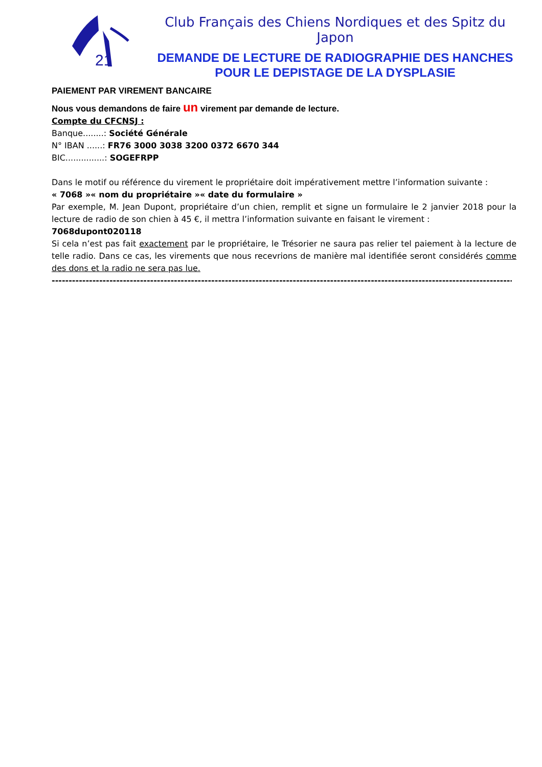21
Club Français des Chiens Nordiques et des Spitz du Japon
DEMANDE DE LECTURE DE RADIOGRAPHIE DES HANCHES POUR LE DEPISTAGE DE LA DYSPLASIE
PAIEMENT PAR VIREMENT BANCAIRE
Nous vous demandons de faire un virement par demande de lecture.
Compte du CFCNSJ :
Banque........: Société Générale
N° IBAN ......: FR76 3000 3038 3200 0372 6670 344
BIC...............: SOGEFRPP
Dans le motif ou référence du virement le propriétaire doit impérativement mettre l’information suivante :
« 7068 »« nom du propriétaire »« date du formulaire »
Par exemple, M. Jean Dupont, propriétaire d’un chien, remplit et signe un formulaire le 2 janvier 2018 pour la lecture de radio de son chien à 45 €, il mettra l’information suivante en faisant le virement :
7068dupont020118
Si cela n’est pas fait exactement par le propriétaire, le Trésorier ne saura pas relier tel paiement à la lecture de telle radio. Dans ce cas, les virements que nous recevrions de manière mal identifiée seront considérés comme des dons et la radio ne sera pas lue.
----------------------------------------------------------------------------------------------------------------------------------------